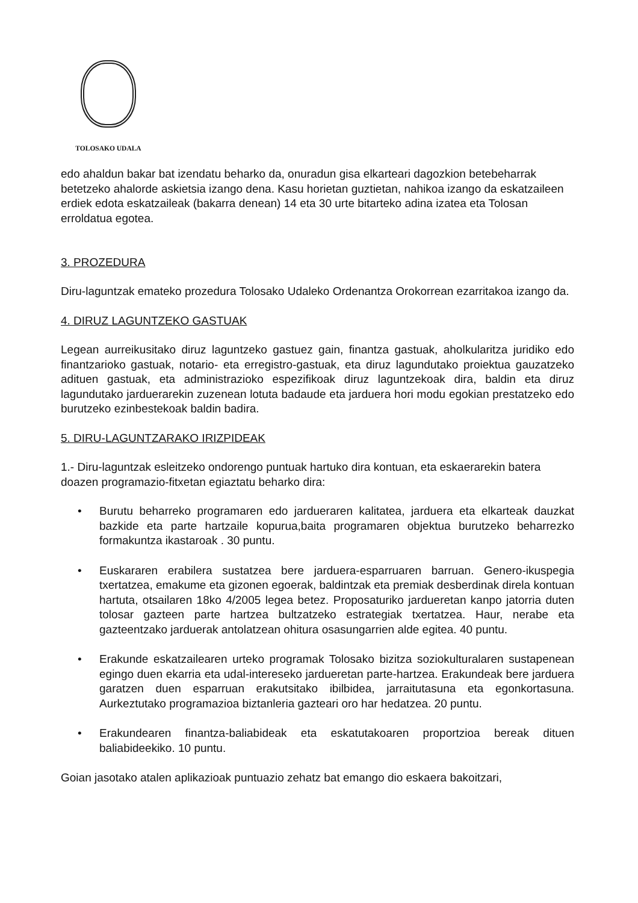TOLOSAKO UDALA
edo ahaldun bakar bat izendatu beharko da, onuradun gisa elkarteari dagozkion betebeharrak betetzeko ahalorde askietsia izango dena. Kasu horietan guztietan, nahikoa izango da eskatzaileen erdiek edota eskatzaileak (bakarra denean) 14 eta 30 urte bitarteko adina izatea eta Tolosan erroldatua egotea.
3. PROZEDURA
Diru-laguntzak emateko prozedura Tolosako Udaleko Ordenantza Orokorrean ezarritakoa izango da.
4. DIRUZ LAGUNTZEKO GASTUAK
Legean aurreikusitako diruz laguntzeko gastuez gain, finantza gastuak, aholkularitza juridiko edo finantzarioko gastuak, notario- eta erregistro-gastuak, eta diruz lagundutako proiektua gauzatzeko adituen gastuak, eta administrazioko espezifikoak diruz laguntzekoak dira, baldin eta diruz lagundutako jarduerarekin zuzenean lotuta badaude eta jarduera hori modu egokian prestatzeko edo burutzeko ezinbestekoak baldin badira.
5. DIRU-LAGUNTZARAKO IRIZPIDEAK
1.- Diru-laguntzak esleitzeko ondorengo puntuak hartuko dira kontuan, eta eskaerarekin batera doazen programazio-fitxetan egiaztatu beharko dira:
• Burutu beharreko programaren edo jardueraren kalitatea, jarduera eta elkarteak dauzkat bazkide eta parte hartzaile kopurua,baita programaren objektua burutzeko beharrezko formakuntza ikastaroak . 30 puntu.
• Euskararen erabilera sustatzea bere jarduera-esparruaren barruan. Genero-ikuspegia txertatzea, emakume eta gizonen egoerak, baldintzak eta premiak desberdinak direla kontuan hartuta, otsailaren 18ko 4/2005 legea betez. Proposaturiko jardueretan kanpo jatorria duten tolosar gazteen parte hartzea bultzatzeko estrategiak txertatzea. Haur, nerabe eta gazteentzako jarduerak antolatzean ohitura osasungarrien alde egitea. 40 puntu.
• Erakunde eskatzailearen urteko programak Tolosako bizitza soziokulturalaren sustapenean egingo duen ekarria eta udal-intereseko jardueretan parte-hartzea. Erakundeak bere jarduera garatzen duen esparruan erakutsitako ibilbidea, jarraitutasuna eta egonkortasuna. Aurkeztutako programazioa biztanleria gazteari oro har hedatzea. 20 puntu.
• Erakundearen finantza-baliabideak eta eskatutakoaren proportzioa bereak dituen baliabideekiko. 10 puntu.
Goian jasotako atalen aplikazioak puntuazio zehatz bat emango dio eskaera bakoitzari,